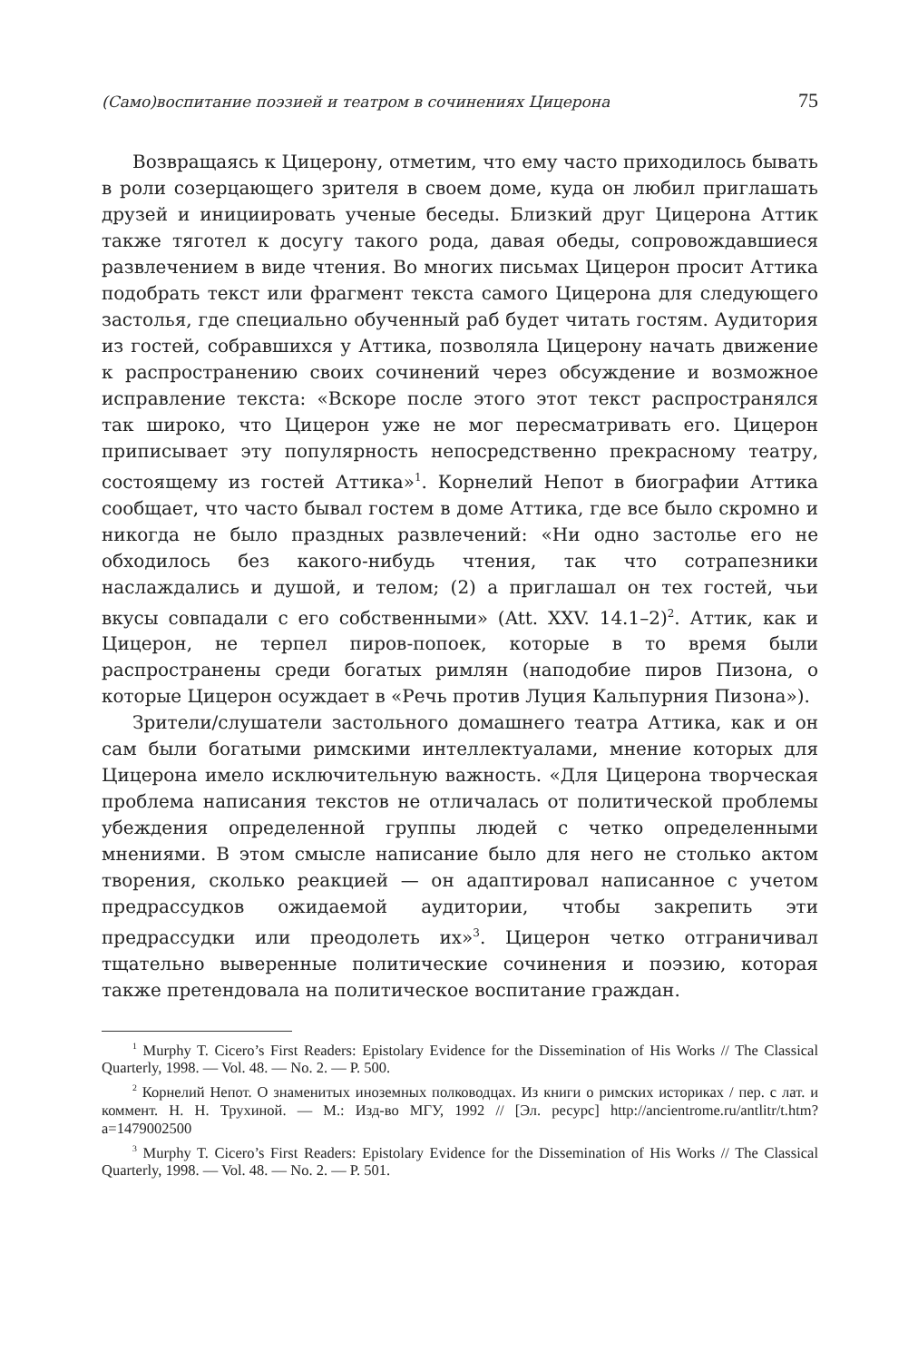(Само)воспитание поэзией и театром в сочинениях Цицерона 75
Возвращаясь к Цицерону, отметим, что ему часто приходилось бывать в роли созерцающего зрителя в своем доме, куда он любил приглашать друзей и инициировать ученые беседы. Близкий друг Цицерона Аттик также тяготел к досугу такого рода, давая обеды, сопровождавшиеся развлечением в виде чтения. Во многих письмах Цицерон просит Аттика подобрать текст или фрагмент текста самого Цицерона для следующего застолья, где специально обученный раб будет читать гостям. Аудитория из гостей, собравшихся у Аттика, позволяла Цицерону начать движение к распространению своих сочинений через обсуждение и возможное исправление текста: «Вскоре после этого этот текст распространялся так широко, что Цицерон уже не мог пересматривать его. Цицерон приписывает эту популярность непосредственно прекрасному театру, состоящему из гостей Аттика»<sup>1</sup>. Корнелий Непот в биографии Аттика сообщает, что часто бывал гостем в доме Аттика, где все было скромно и никогда не было праздных развлечений: «Ни одно застолье его не обходилось без какого-нибудь чтения, так что сотрапезники наслаждались и душой, и телом; (2) а приглашал он тех гостей, чьи вкусы совпадали с его собственными» (Att. XXV. 14.1–2)<sup>2</sup>. Аттик, как и Цицерон, не терпел пиров-попоек, которые в то время были распространены среди богатых римлян (наподобие пиров Пизона, о которые Цицерон осуждает в «Речь против Луция Кальпурния Пизона»).
Зрители/слушатели застольного домашнего театра Аттика, как и он сам были богатыми римскими интеллектуалами, мнение которых для Цицерона имело исключительную важность. «Для Цицерона творческая проблема написания текстов не отличалась от политической проблемы убеждения определенной группы людей с четко определенными мнениями. В этом смысле написание было для него не столько актом творения, сколько реакцией — он адаптировал написанное с учетом предрассудков ожидаемой аудитории, чтобы закрепить эти предрассудки или преодолеть их»<sup>3</sup>. Цицерон четко отграничивал тщательно выверенные политические сочинения и поэзию, которая также претендовала на политическое воспитание граждан.
<sup>1</sup> Murphy T. Cicero’s First Readers: Epistolary Evidence for the Dissemination of His Works // The Classical Quarterly, 1998. — Vol. 48. — No. 2. — P. 500.
<sup>2</sup> Корнелий Непот. О знаменитых иноземных полководцах. Из книги о римских историках / пер. с лат. и коммент. Н. Н. Трухиной. — М.: Изд-во МГУ, 1992 // [Эл. ресурс] http://ancientrome.ru/antlitr/t.htm?a=1479002500
<sup>3</sup> Murphy T. Cicero’s First Readers: Epistolary Evidence for the Dissemination of His Works // The Classical Quarterly, 1998. — Vol. 48. — No. 2. — P. 501.